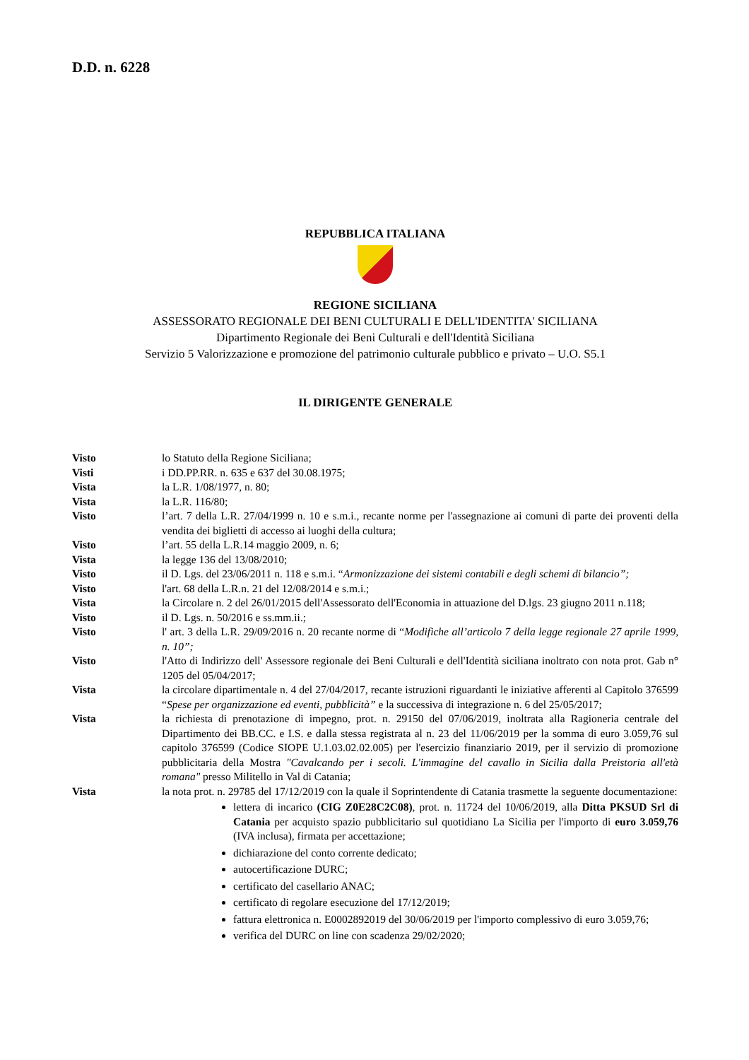D.D. n. 6228
REPUBBLICA ITALIANA
REGIONE SICILIANA
ASSESSORATO REGIONALE DEI BENI CULTURALI E DELL'IDENTITA' SICILIANA
Dipartimento Regionale dei Beni Culturali e dell'Identità Siciliana
Servizio 5 Valorizzazione e promozione del patrimonio culturale pubblico e privato – U.O. S5.1
IL DIRIGENTE GENERALE
Visto lo Statuto della Regione Siciliana;
Visti i DD.PP.RR. n. 635 e 637 del 30.08.1975;
Vista la L.R. 1/08/1977, n. 80;
Vista la L.R. 116/80;
Visto l’art. 7 della L.R. 27/04/1999 n. 10 e s.m.i., recante norme per l'assegnazione ai comuni di parte dei proventi della vendita dei biglietti di accesso ai luoghi della cultura;
Visto l’art. 55 della L.R.14 maggio 2009, n. 6;
Vista la legge 136 del 13/08/2010;
Visto il D. Lgs. del 23/06/2011 n. 118 e s.m.i. “Armonizzazione dei sistemi contabili e degli schemi di bilancio”;
Visto l'art. 68 della L.R.n. 21 del 12/08/2014 e s.m.i.;
Vista la Circolare n. 2 del 26/01/2015 dell'Assessorato dell'Economia in attuazione del D.lgs. 23 giugno 2011 n.118;
Visto il D. Lgs. n. 50/2016 e ss.mm.ii.;
Visto l' art. 3 della L.R. 29/09/2016 n. 20 recante norme di “Modifiche all’articolo 7 della legge regionale 27 aprile 1999, n. 10”;
Visto l'Atto di Indirizzo dell' Assessore regionale dei Beni Culturali e dell'Identità siciliana inoltrato con nota prot. Gab n° 1205 del 05/04/2017;
Vista la circolare dipartimentale n. 4 del 27/04/2017, recante istruzioni riguardanti le iniziative afferenti al Capitolo 376599 “Spese per organizzazione ed eventi, pubblicità” e la successiva di integrazione n. 6 del 25/05/2017;
Vista la richiesta di prenotazione di impegno, prot. n. 29150 del 07/06/2019, inoltrata alla Ragioneria centrale del Dipartimento dei BB.CC. e I.S. e dalla stessa registrata al n. 23 del 11/06/2019 per la somma di euro 3.059,76 sul capitolo 376599 (Codice SIOPE U.1.03.02.02.005) per l'esercizio finanziario 2019, per il servizio di promozione pubblicitaria della Mostra "Cavalcando per i secoli. L'immagine del cavallo in Sicilia dalla Preistoria all'età romana" presso Militello in Val di Catania;
Vista la nota prot. n. 29785 del 17/12/2019 con la quale il Soprintendente di Catania trasmette la seguente documentazione:
lettera di incarico (CIG Z0E28C2C08), prot. n. 11724 del 10/06/2019, alla Ditta PKSUD Srl di Catania per acquisto spazio pubblicitario sul quotidiano La Sicilia per l'importo di euro 3.059,76 (IVA inclusa), firmata per accettazione;
dichiarazione del conto corrente dedicato;
autocertificazione DURC;
certificato del casellario ANAC;
certificato di regolare esecuzione del 17/12/2019;
fattura elettronica n. E0002892019 del 30/06/2019 per l'importo complessivo di euro 3.059,76;
verifica del DURC on line con scadenza 29/02/2020;